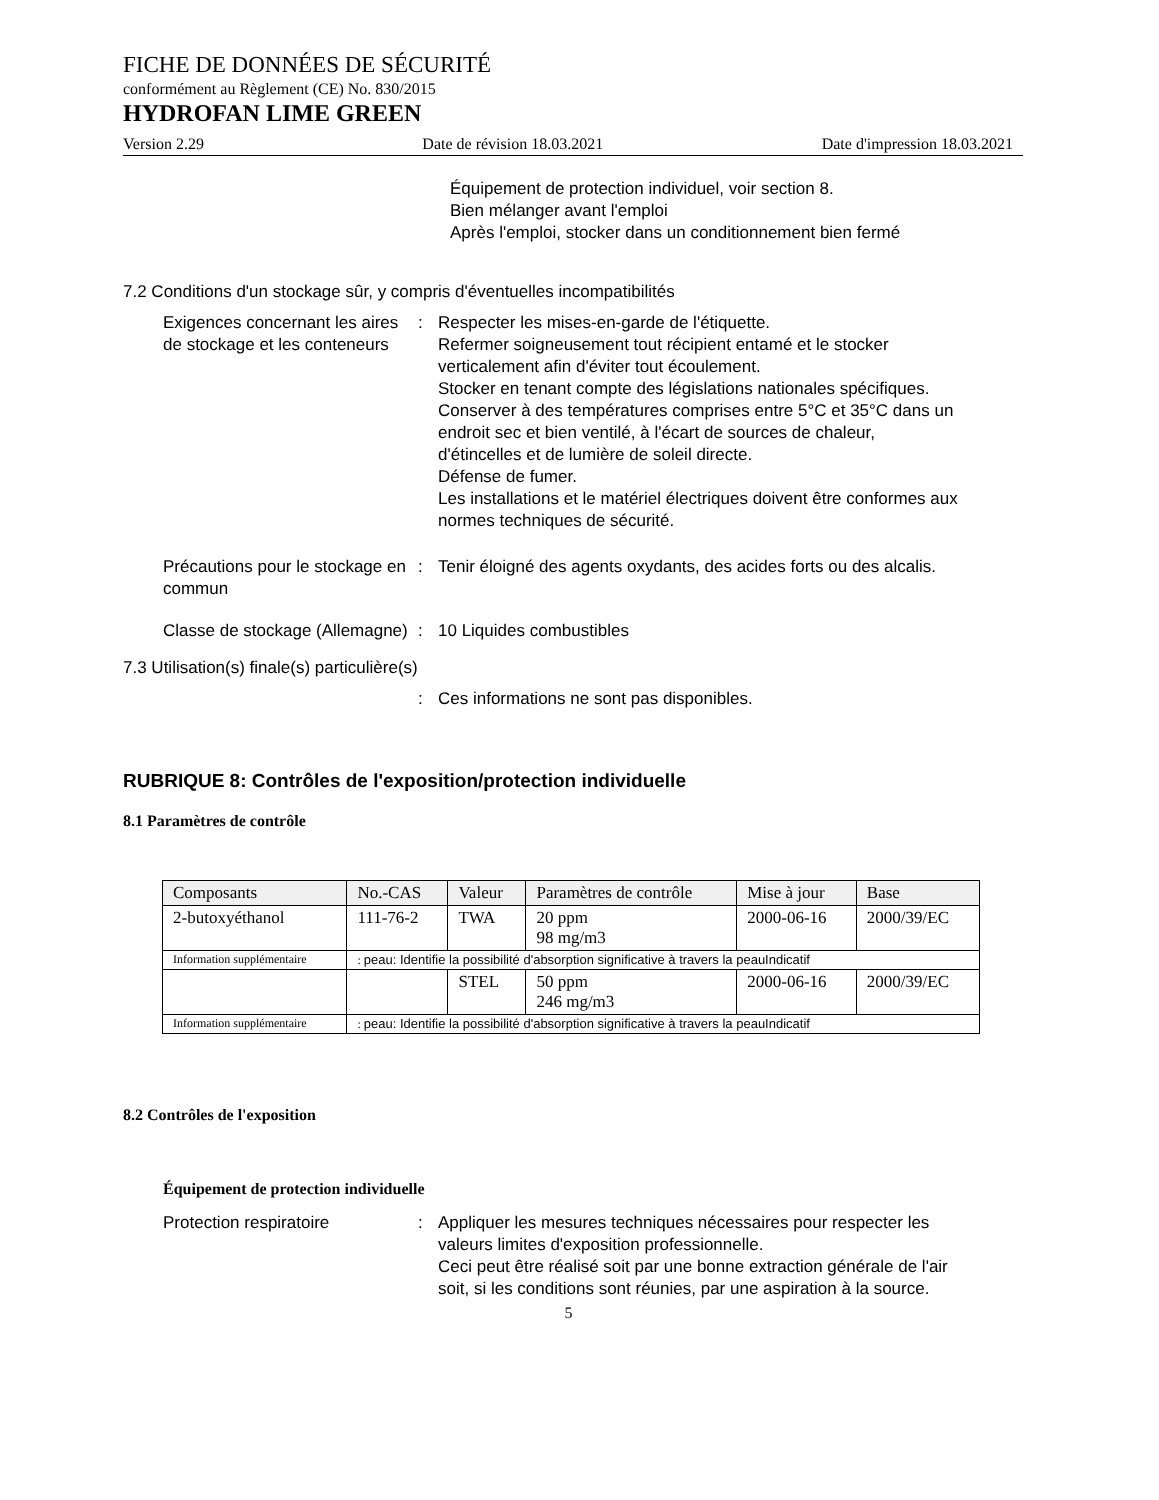FICHE DE DONNÉES DE SÉCURITÉ
conformément au Règlement (CE) No. 830/2015
HYDROFAN LIME GREEN
Version 2.29 Date de révision 18.03.2021 Date d'impression 18.03.2021
Équipement de protection individuel, voir section 8.
Bien mélanger avant l'emploi
Après l'emploi, stocker dans un conditionnement bien fermé
7.2 Conditions d'un stockage sûr, y compris d'éventuelles incompatibilités
Exigences concernant les aires de stockage et les conteneurs
: Respecter les mises-en-garde de l'étiquette.
Refermer soigneusement tout récipient entamé et le stocker verticalement afin d'éviter tout écoulement.
Stocker en tenant compte des législations nationales spécifiques.
Conserver à des températures comprises entre 5°C et 35°C dans un endroit sec et bien ventilé, à l'écart de sources de chaleur, d'étincelles et de lumière de soleil directe.
Défense de fumer.
Les installations et le matériel électriques doivent être conformes aux normes techniques de sécurité.
Précautions pour le stockage en commun
: Tenir éloigné des agents oxydants, des acides forts ou des alcalis.
Classe de stockage (Allemagne)
: 10 Liquides combustibles
7.3 Utilisation(s) finale(s) particulière(s)
: Ces informations ne sont pas disponibles.
RUBRIQUE 8: Contrôles de l'exposition/protection individuelle
8.1 Paramètres de contrôle
| Composants | No.-CAS | Valeur | Paramètres de contrôle | Mise à jour | Base |
| --- | --- | --- | --- | --- | --- |
| 2-butoxyéthanol | 111-76-2 | TWA | 20 ppm 98 mg/m3 | 2000-06-16 | 2000/39/EC |
| Information supplémentaire | : peau: Identifie la possibilité d'absorption significative à travers la peauIndicatif | | | | |
| | | STEL | 50 ppm 246 mg/m3 | 2000-06-16 | 2000/39/EC |
| Information supplémentaire | : peau: Identifie la possibilité d'absorption significative à travers la peauIndicatif | | | | |
8.2 Contrôles de l'exposition
Équipement de protection individuelle
Protection respiratoire : Appliquer les mesures techniques nécessaires pour respecter les valeurs limites d'exposition professionnelle.
Ceci peut être réalisé soit par une bonne extraction générale de l'air soit, si les conditions sont réunies, par une aspiration à la source.
5